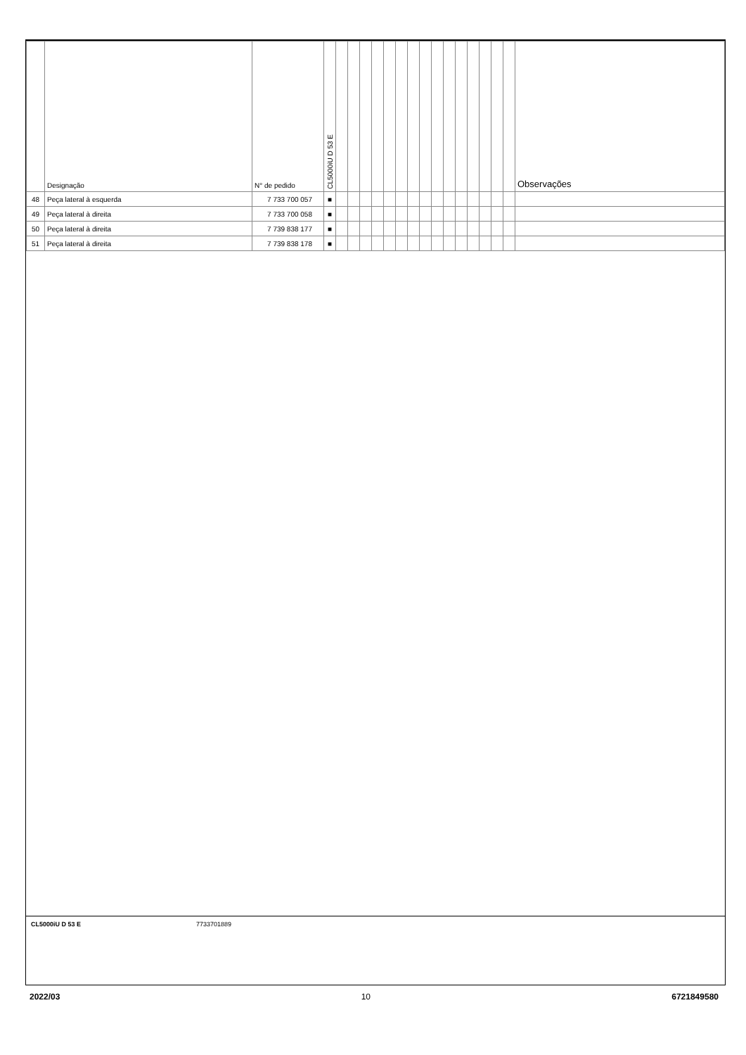| | Designação | N° de pedido | CL5000iU D 53 E | | | | | | | | | | | | | | | | Observações |
| --- | --- | --- | --- | --- | --- | --- | --- | --- | --- | --- | --- | --- | --- | --- | --- | --- | --- | --- | --- |
| 48 | Peça lateral à esquerda | 7 733 700 057 | ■ | | | | | | | | | | | | | | | | |
| 49 | Peça lateral à direita | 7 733 700 058 | ■ | | | | | | | | | | | | | | | | |
| 50 | Peça lateral à direita | 7 739 838 177 | ■ | | | | | | | | | | | | | | | | |
| 51 | Peça lateral à direita | 7 739 838 178 | ■ | | | | | | | | | | | | | | | | |
CL5000iU D 53 E 7733701889
2022/03 10 6721849580